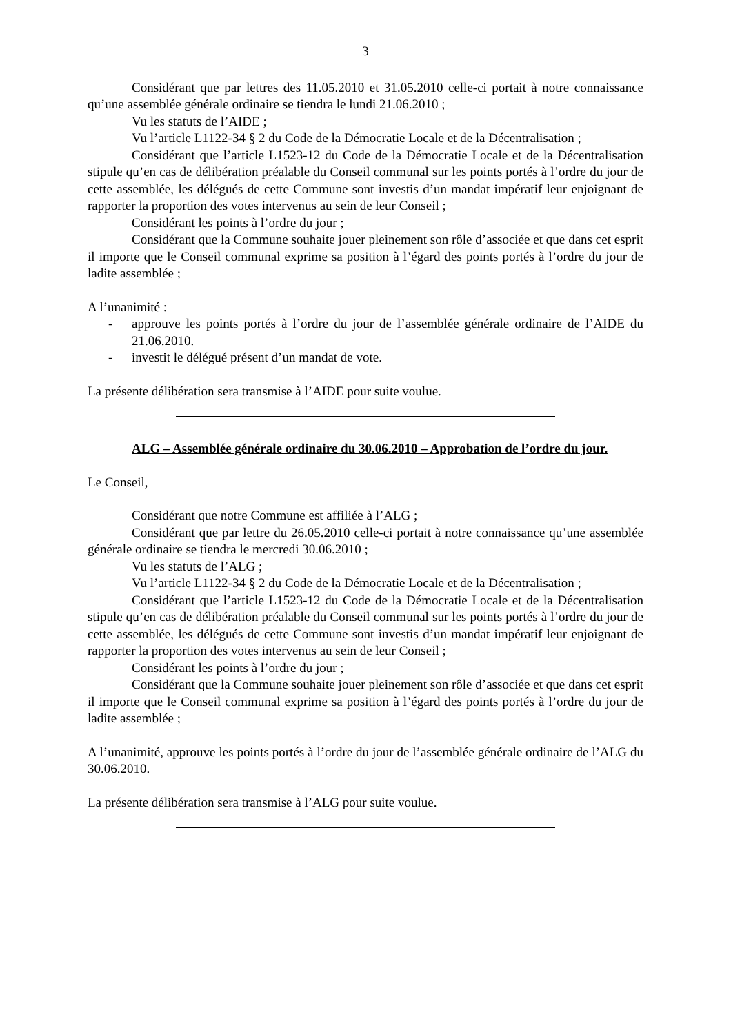3
Considérant que par lettres des 11.05.2010 et 31.05.2010 celle-ci portait à notre connaissance qu’une assemblée générale ordinaire se tiendra le lundi 21.06.2010 ;
Vu les statuts de l’AIDE ;
Vu l’article L1122-34 § 2 du Code de la Démocratie Locale et de la Décentralisation ;
Considérant que l’article L1523-12 du Code de la Démocratie Locale et de la Décentralisation stipule qu’en cas de délibération préalable du Conseil communal sur les points portés à l’ordre du jour de cette assemblée, les délégués de cette Commune sont investis d’un mandat impératif leur enjoignant de rapporter la proportion des votes intervenus au sein de leur Conseil ;
Considérant les points à l’ordre du jour ;
Considérant que la Commune souhaite jouer pleinement son rôle d’associée et que dans cet esprit il importe que le Conseil communal exprime sa position à l’égard des points portés à l’ordre du jour de ladite assemblée ;
A l’unanimité :
- approuve les points portés à l’ordre du jour de l’assemblée générale ordinaire de l’AIDE du 21.06.2010.
- investit le délégué présent d’un mandat de vote.
La présente délibération sera transmise à l’AIDE pour suite voulue.
ALG – Assemblée générale ordinaire du 30.06.2010 – Approbation de l’ordre du jour.
Le Conseil,
Considérant que notre Commune est affiliée à l’ALG ;
Considérant que par lettre du 26.05.2010 celle-ci portait à notre connaissance qu’une assemblée générale ordinaire se tiendra le mercredi 30.06.2010 ;
Vu les statuts de l’ALG ;
Vu l’article L1122-34 § 2 du Code de la Démocratie Locale et de la Décentralisation ;
Considérant que l’article L1523-12 du Code de la Démocratie Locale et de la Décentralisation stipule qu’en cas de délibération préalable du Conseil communal sur les points portés à l’ordre du jour de cette assemblée, les délégués de cette Commune sont investis d’un mandat impératif leur enjoignant de rapporter la proportion des votes intervenus au sein de leur Conseil ;
Considérant les points à l’ordre du jour ;
Considérant que la Commune souhaite jouer pleinement son rôle d’associée et que dans cet esprit il importe que le Conseil communal exprime sa position à l’égard des points portés à l’ordre du jour de ladite assemblée ;
A l’unanimité, approuve les points portés à l’ordre du jour de l’assemblée générale ordinaire de l’ALG du 30.06.2010.
La présente délibération sera transmise à l’ALG pour suite voulue.